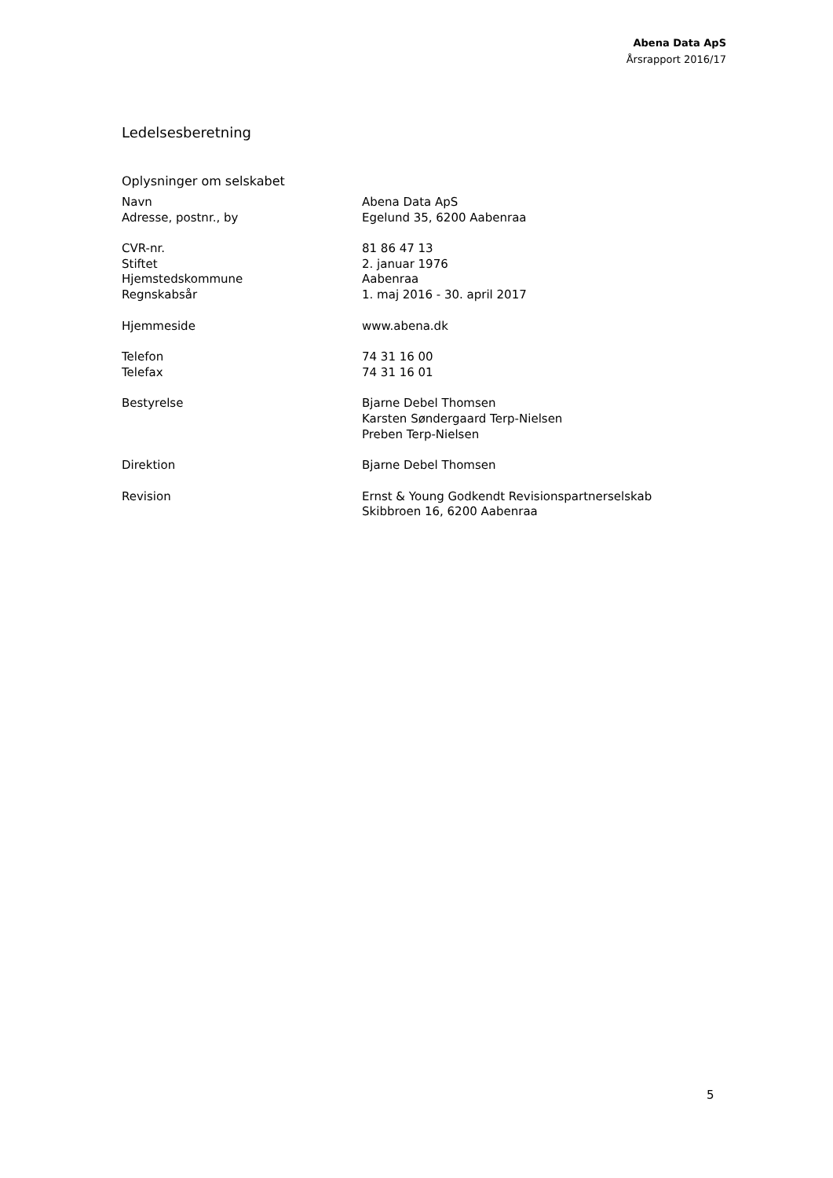Abena Data ApS
Årsrapport 2016/17
Ledelsesberetning
Oplysninger om selskabet
| Navn | Abena Data ApS |
| Adresse, postnr., by | Egelund 35, 6200 Aabenraa |
| CVR-nr. | 81 86 47 13 |
| Stiftet | 2. januar 1976 |
| Hjemstedskommune | Aabenraa |
| Regnskabsår | 1. maj 2016 - 30. april 2017 |
| Hjemmeside | www.abena.dk |
| Telefon | 74 31 16 00 |
| Telefax | 74 31 16 01 |
| Bestyrelse | Bjarne Debel Thomsen Karsten Søndergaard Terp-Nielsen Preben Terp-Nielsen |
| Direktion | Bjarne Debel Thomsen |
| Revision | Ernst & Young Godkendt Revisionspartnerselskab Skibbroen 16, 6200 Aabenraa |
5